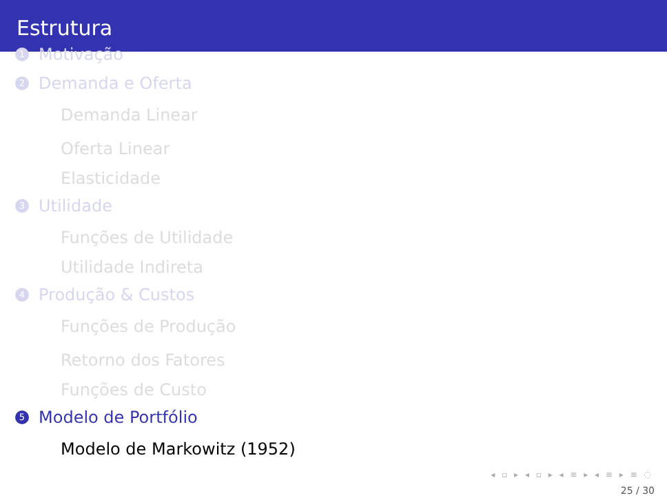Estrutura
1 Motivação
2 Demanda e Oferta
Demanda Linear
Oferta Linear
Elasticidade
3 Utilidade
Funções de Utilidade
Utilidade Indireta
4 Produção & Custos
Funções de Produção
Retorno dos Fatores
Funções de Custo
5 Modelo de Portfólio
Modelo de Markowitz (1952)
◂ ▫ ▸ ◂ ▫ ▸ ◂ ≡ ▸ ◂ ≡ ▸ ≡ ◌
25 / 30